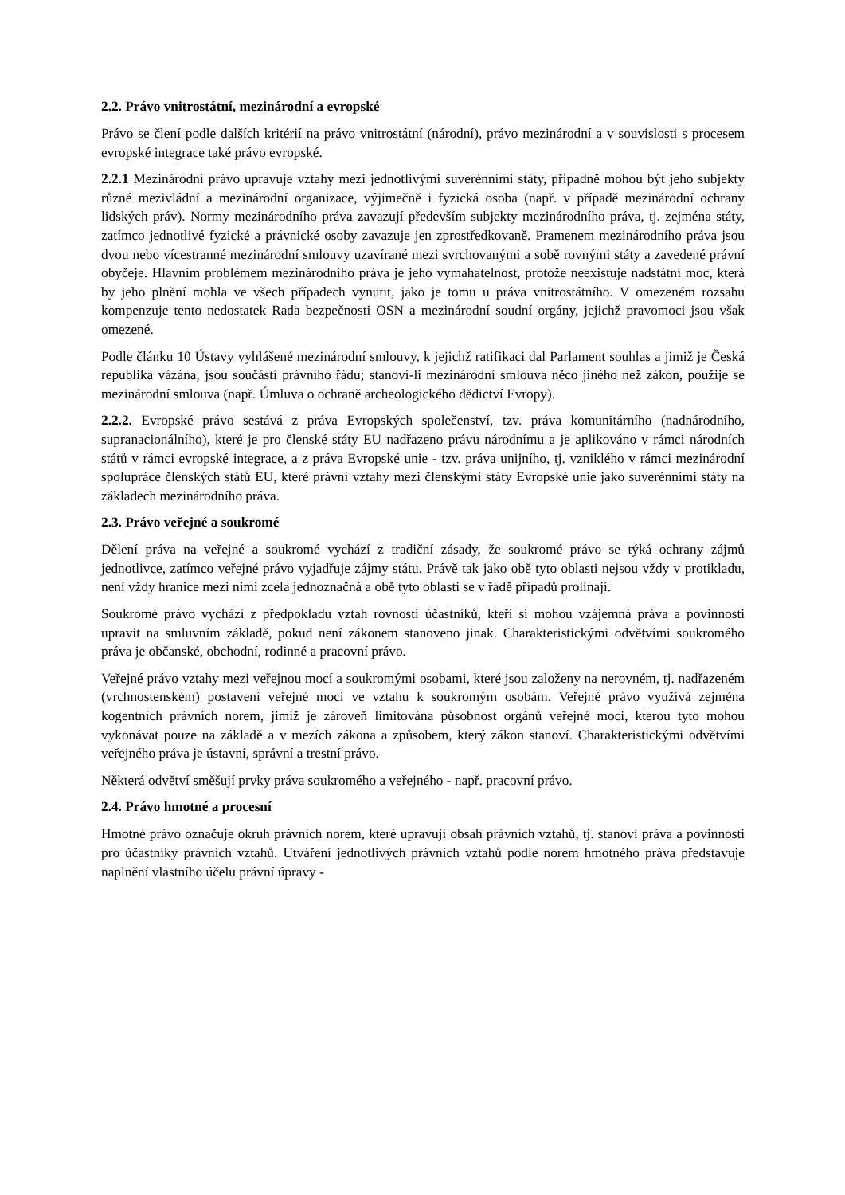2.2. Právo vnitrostátní, mezinárodní a evropské
Právo se člení podle dalších kritérií na právo vnitrostátní (národní), právo mezinárodní a v souvislosti s procesem evropské integrace také právo evropské.
2.2.1 Mezinárodní právo upravuje vztahy mezi jednotlivými suverénními státy, případně mohou být jeho subjekty různé mezivládní a mezinárodní organizace, výjimečně i fyzická osoba (např. v případě mezinárodní ochrany lidských práv). Normy mezinárodního práva zavazují především subjekty mezinárodního práva, tj. zejména státy, zatímco jednotlivé fyzické a právnické osoby zavazuje jen zprostředkovaně. Pramenem mezinárodního práva jsou dvou nebo vícestranné mezinárodní smlouvy uzavírané mezi svrchovanými a sobě rovnými státy a zavedené právní obyčeje. Hlavním problémem mezinárodního práva je jeho vymahatelnost, protože neexistuje nadstátní moc, která by jeho plnění mohla ve všech případech vynutit, jako je tomu u práva vnitrostátního. V omezeném rozsahu kompenzuje tento nedostatek Rada bezpečnosti OSN a mezinárodní soudní orgány, jejichž pravomoci jsou však omezené.
Podle článku 10 Ústavy vyhlášené mezinárodní smlouvy, k jejichž ratifikaci dal Parlament souhlas a jimiž je Česká republika vázána, jsou součástí právního řádu; stanoví-li mezinárodní smlouva něco jiného než zákon, použije se mezinárodní smlouva (např. Úmluva o ochraně archeologického dědictví Evropy).
2.2.2. Evropské právo sestává z práva Evropských společenství, tzv. práva komunitárního (nadnárodního, supranacionálního), které je pro členské státy EU nadřazeno právu národnímu a je aplikováno v rámci národních států v rámci evropské integrace, a z práva Evropské unie - tzv. práva unijního, tj. vzniklého v rámci mezinárodní spolupráce členských států EU, které právní vztahy mezi členskými státy Evropské unie jako suverénními státy na základech mezinárodního práva.
2.3. Právo veřejné a soukromé
Dělení práva na veřejné a soukromé vychází z tradiční zásady, že soukromé právo se týká ochrany zájmů jednotlivce, zatímco veřejné právo vyjadřuje zájmy státu. Právě tak jako obě tyto oblasti nejsou vždy v protikladu, není vždy hranice mezi nimi zcela jednoznačná a obě tyto oblasti se v řadě případů prolínají.
Soukromé právo vychází z předpokladu vztah rovnosti účastníků, kteří si mohou vzájemná práva a povinnosti upravit na smluvním základě, pokud není zákonem stanoveno jinak. Charakteristickými odvětvími soukromého práva je občanské, obchodní, rodinné a pracovní právo.
Veřejné právo vztahy mezi veřejnou mocí a soukromými osobami, které jsou založeny na nerovném, tj. nadřazeném (vrchnostenském) postavení veřejné moci ve vztahu k soukromým osobám. Veřejné právo využívá zejména kogentních právních norem, jimiž je zároveň limitována působnost orgánů veřejné moci, kterou tyto mohou vykonávat pouze na základě a v mezích zákona a způsobem, který zákon stanoví. Charakteristickými odvětvími veřejného práva je ústavní, správní a trestní právo.
Některá odvětví směšují prvky práva soukromého a veřejného - např. pracovní právo.
2.4. Právo hmotné a procesní
Hmotné právo označuje okruh právních norem, které upravují obsah právních vztahů, tj. stanoví práva a povinnosti pro účastníky právních vztahů. Utváření jednotlivých právních vztahů podle norem hmotného práva představuje naplnění vlastního účelu právní úpravy -